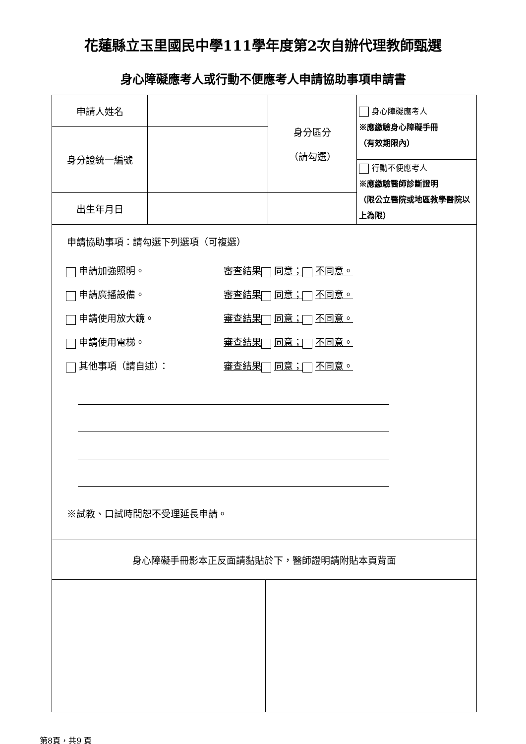花蓮縣立玉里國民中學111學年度第2次自辦代理教師甄選
身心障礙應考人或行動不便應考人申請協助事項申請書
| 申請人姓名 | | 身分區分 （請勾選） | 身心障礙應考人 ※應繳驗身心障礙手冊 （有效期限內） |
| 身分證統一編號 | | | |
| | | | 行動不便應考人 ※應繳驗醫師診斷證明 （限公立醫院或地區教學醫院以上為限） |
| 出生年月日 | | | |
| 申請協助事項：請勾選下列選項（可複選） 申請加強照明。 審查結果 同意； 不同意。 申請廣播設備。 審查結果 同意； 不同意。 申請使用放大鏡。 審查結果 同意； 不同意。 申請使用電梯。 審查結果 同意； 不同意。 其他事項（請自述）： 審查結果 同意； 不同意。 ※試教、口試時間恕不受理延長申請。 | | | |
| 身心障礙手冊影本正反面請黏貼於下，醫師證明請附貼本頁背面 | | | |
第8頁，共9 頁